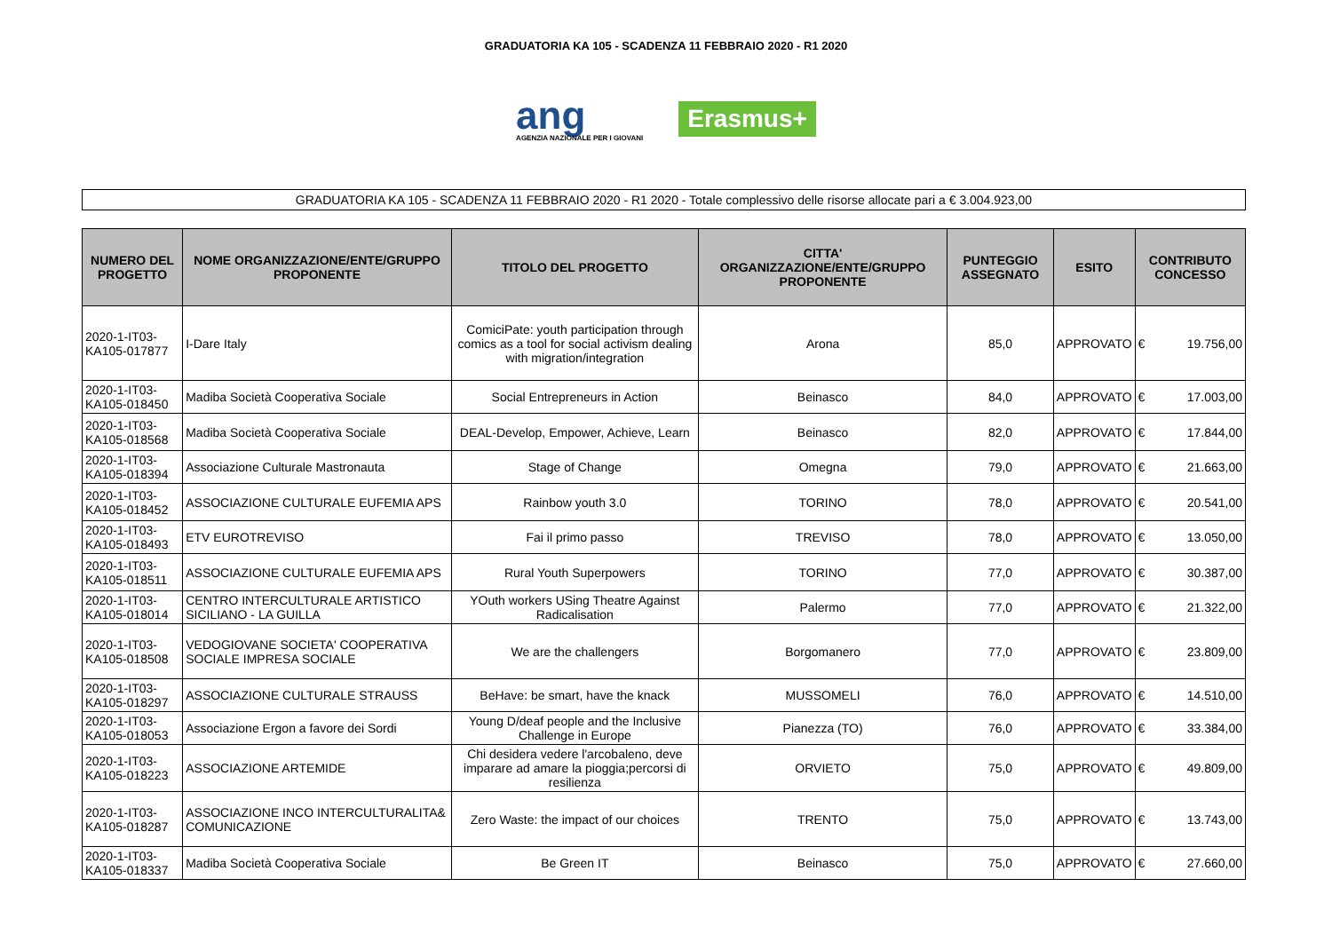GRADUATORIA KA 105 - SCADENZA 11 FEBBRAIO 2020 - R1 2020
ang
AGENZIA NAZIONALE PER I GIOVANI
Erasmus+
GRADUATORIA KA 105 - SCADENZA 11 FEBBRAIO 2020 - R1 2020 - Totale complessivo delle risorse allocate pari a € 3.004.923,00
| NUMERO DEL PROGETTO | NOME ORGANIZZAZIONE/ENTE/GRUPPO PROPONENTE | TITOLO DEL PROGETTO | CITTA' ORGANIZZAZIONE/ENTE/GRUPPO PROPONENTE | PUNTEGGIO ASSEGNATO | ESITO | CONTRIBUTO CONCESSO | |
| --- | --- | --- | --- | --- | --- | --- | --- |
| 2020-1-IT03-KA105-017877 | I-Dare Italy | ComiciPate: youth participation through comics as a tool for social activism dealing with migration/integration | Arona | 85,0 | APPROVATO | € | 19.756,00 |
| 2020-1-IT03-KA105-018450 | Madiba Società Cooperativa Sociale | Social Entrepreneurs in Action | Beinasco | 84,0 | APPROVATO | € | 17.003,00 |
| 2020-1-IT03-KA105-018568 | Madiba Società Cooperativa Sociale | DEAL-Develop, Empower, Achieve, Learn | Beinasco | 82,0 | APPROVATO | € | 17.844,00 |
| 2020-1-IT03-KA105-018394 | Associazione Culturale Mastronauta | Stage of Change | Omegna | 79,0 | APPROVATO | € | 21.663,00 |
| 2020-1-IT03-KA105-018452 | ASSOCIAZIONE CULTURALE EUFEMIA APS | Rainbow youth 3.0 | TORINO | 78,0 | APPROVATO | € | 20.541,00 |
| 2020-1-IT03-KA105-018493 | ETV EUROTREVISO | Fai il primo passo | TREVISO | 78,0 | APPROVATO | € | 13.050,00 |
| 2020-1-IT03-KA105-018511 | ASSOCIAZIONE CULTURALE EUFEMIA APS | Rural Youth Superpowers | TORINO | 77,0 | APPROVATO | € | 30.387,00 |
| 2020-1-IT03-KA105-018014 | CENTRO INTERCULTURALE ARTISTICO SICILIANO - LA GUILLA | YOuth workers USing Theatre Against Radicalisation | Palermo | 77,0 | APPROVATO | € | 21.322,00 |
| 2020-1-IT03-KA105-018508 | VEDOGIOVANE SOCIETA' COOPERATIVA SOCIALE IMPRESA SOCIALE | We are the challengers | Borgomanero | 77,0 | APPROVATO | € | 23.809,00 |
| 2020-1-IT03-KA105-018297 | ASSOCIAZIONE CULTURALE STRAUSS | BeHave: be smart, have the knack | MUSSOMELI | 76,0 | APPROVATO | € | 14.510,00 |
| 2020-1-IT03-KA105-018053 | Associazione Ergon a favore dei Sordi | Young D/deaf people and the Inclusive Challenge in Europe | Pianezza (TO) | 76,0 | APPROVATO | € | 33.384,00 |
| 2020-1-IT03-KA105-018223 | ASSOCIAZIONE ARTEMIDE | Chi desidera vedere l'arcobaleno, deve imparare ad amare la pioggia;percorsi di resilienza | ORVIETO | 75,0 | APPROVATO | € | 49.809,00 |
| 2020-1-IT03-KA105-018287 | ASSOCIAZIONE INCO INTERCULTURALITA& COMUNICAZIONE | Zero Waste: the impact of our choices | TRENTO | 75,0 | APPROVATO | € | 13.743,00 |
| 2020-1-IT03-KA105-018337 | Madiba Società Cooperativa Sociale | Be Green IT | Beinasco | 75,0 | APPROVATO | € | 27.660,00 |